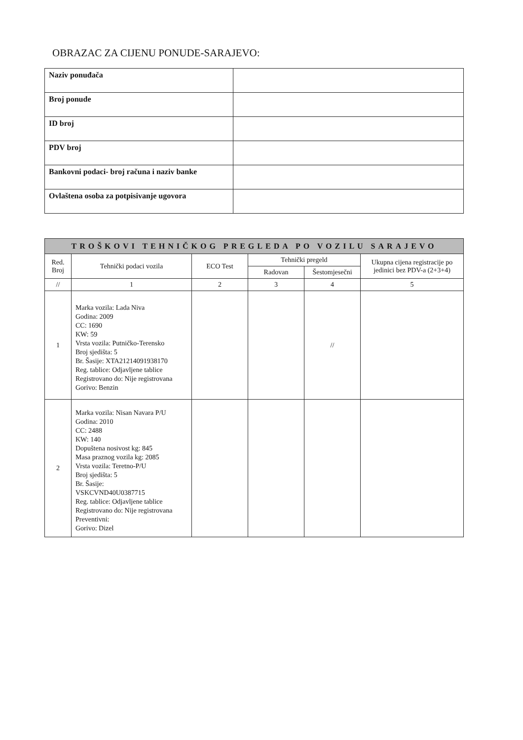OBRAZAC ZA CIJENU PONUDE-SARAJEVO:
| Naziv ponuđača | |
| Broj ponude | |
| ID broj | |
| PDV broj | |
| Bankovni podaci- broj računa i naziv banke | |
| Ovlaštena osoba za potpisivanje ugovora | |
| TROŠKOVI TEHNIČKOG PREGLEDA PO VOZILU SARAJEVO | | | | | |
| --- | --- | --- | --- | --- | --- |
| Red. Broj | Tehnički podaci vozila | ECO Test | Tehnički pregeld | | Ukupna cijena registracije po jedinici bez PDV-a (2+3+4) |
| | | | Radovan | Šestomjesečni | |
| // | 1 | 2 | 3 | 4 | 5 |
| 1 | Marka vozila: Lada Niva Godina: 2009 CC: 1690 KW: 59 Vrsta vozila: Putničko-Terensko Broj sjedišta: 5 Br. Šasije: XTA21214091938170 Reg. tablice: Odjavljene tablice Registrovano do: Nije registrovana Gorivo: Benzin | | | // | |
| 2 | Marka vozila: Nisan Navara P/U Godina: 2010 CC: 2488 KW: 140 Dopuštena nosivost kg: 845 Masa praznog vozila kg: 2085 Vrsta vozila: Teretno-P/U Broj sjedišta: 5 Br. Šasije: VSKCVND40U0387715 Reg. tablice: Odjavljene tablice Registrovano do: Nije registrovana Preventivni: Gorivo: Dizel | | | | |